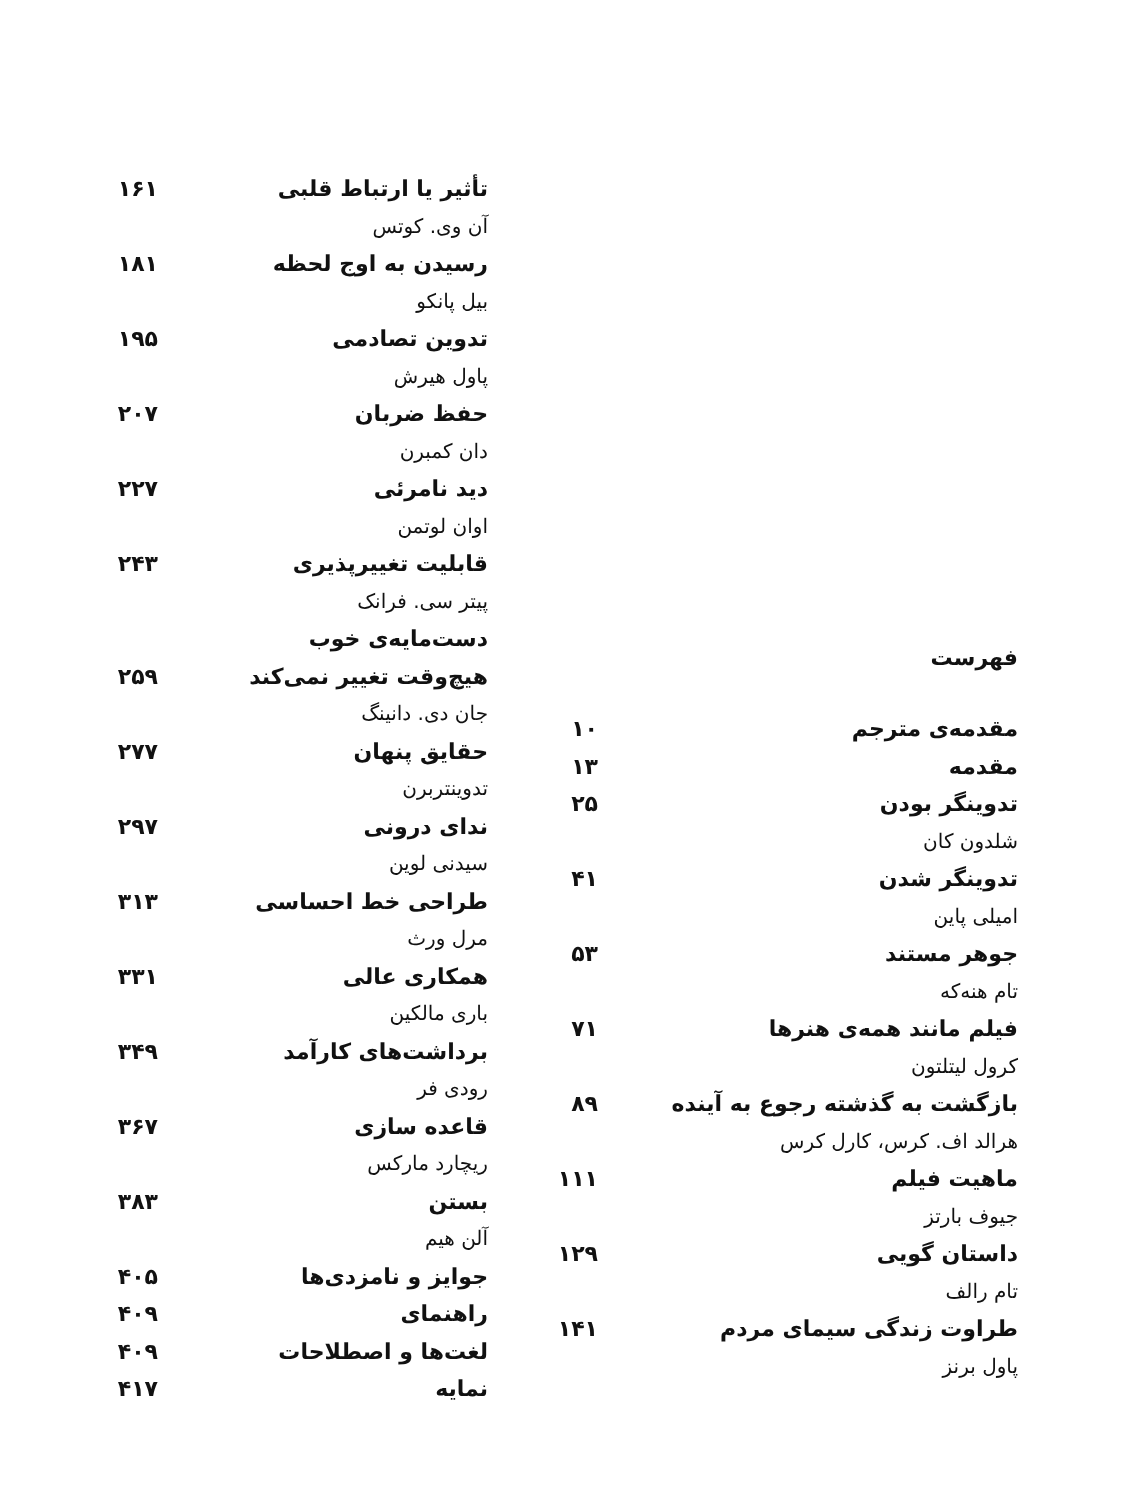فهرست
مقدمه‌ی مترجم ۱۰
مقدمه ۱۳
تدوینگر بودن ۲۵
شلدون کان
تدوینگر شدن ۴۱
امیلی پاین
جوهر مستند ۵۳
تام هنه‌که
فیلم مانند همه‌ی هنرها ۷۱
کرول لیتلتون
بازگشت به گذشته رجوع به آینده ۸۹
هرالد اف. کرس، کارل کرس
ماهیت فیلم ۱۱۱
جیوف بارتز
داستان گویی ۱۲۹
تام رالف
طراوت زندگی سیمای مردم ۱۴۱
پاول برنز
تأثیر یا ارتباط قلبی ۱۶۱
آن وی. کوتس
رسیدن به اوج لحظه ۱۸۱
بیل پانکو
تدوین تصادمی ۱۹۵
پاول هیرش
حفظ ضربان ۲۰۷
دان کمبرن
دید نامرئی ۲۲۷
اوان لوتمن
قابلیت تغییرپذیری ۲۴۳
پیتر سی. فرانک
دست‌مایه‌ی خوب
هیچ‌وقت تغییر نمی‌کند ۲۵۹
جان دی. دانینگ
حقایق پنهان ۲۷۷
تدوینتربرن
ندای درونی ۲۹۷
سیدنی لوین
طراحی خط احساسی ۳۱۳
مرل ورث
همکاری عالی ۳۳۱
باری مالکین
برداشت‌های کارآمد ۳۴۹
رودی فر
قاعده سازی ۳۶۷
ریچارد مارکس
بستن ۳۸۳
آلن هیم
جوایز و نامزدی‌ها ۴۰۵
راهنمای ۴۰۹
لغت‌ها و اصطلاحات ۴۰۹
نمایه ۴۱۷